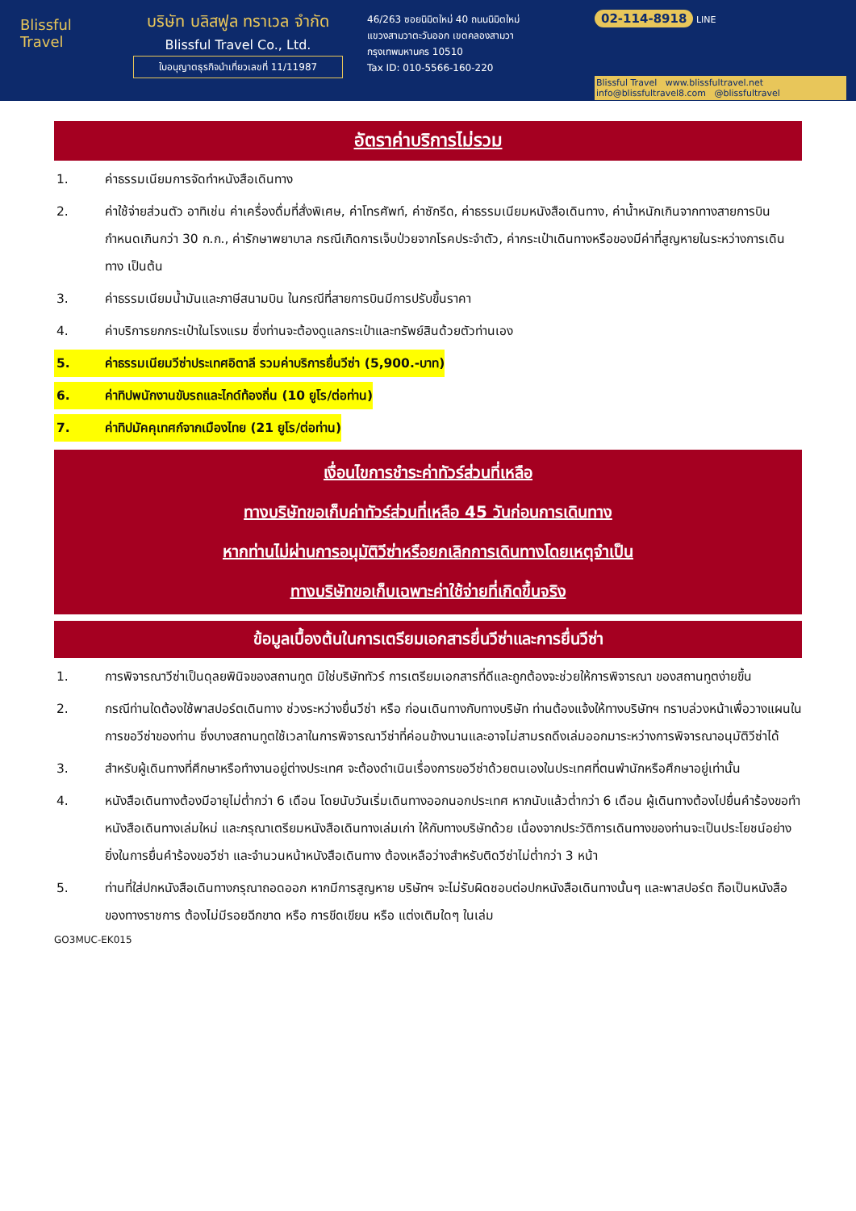Blissful
Travel
บริษัท บลิสฟูล ทราเวล จำกัด
Blissful Travel Co., Ltd.
ใบอนุญาตธุรกิจนำเที่ยวเลขที่ 11/11987
46/263 ซอยนิมิตใหม่ 40 ถนนนิมิตใหม่
แขวงสามวาตะวันออก เขตคลองสามวา
กรุงเทพมหานคร 10510
Tax ID: 010-5566-160-220
02-114-8918 LINE
Blissful Travel www.blissfultravel.net info@blissfultravel8.com @blissfultravel
อัตราค่าบริการไม่รวม
1. ค่าธรรมเนียมการจัดทำหนังสือเดินทาง
2. ค่าใช้จ่ายส่วนตัว อาทิเช่น ค่าเครื่องดื่มที่สั่งพิเศษ, ค่าโทรศัพท์, ค่าซักรีด, ค่าธรรมเนียมหนังสือเดินทาง, ค่าน้ำหนักเกินจากทางสายการบินกำหนดเกินกว่า 30 ก.ก., ค่ารักษาพยาบาล กรณีเกิดการเจ็บป่วยจากโรคประจำตัว, ค่ากระเป๋าเดินทางหรือของมีค่าที่สูญหายในระหว่างการเดินทาง เป็นต้น
3. ค่าธรรมเนียมน้ำมันและภาษีสนามบิน ในกรณีที่สายการบินมีการปรับขึ้นราคา
4. ค่าบริการยกกระเป๋าในโรงแรม ซึ่งท่านจะต้องดูแลกระเป๋าและทรัพย์สินด้วยตัวท่านเอง
5. ค่าธรรมเนียมวีซ่าประเทศอิตาลี รวมค่าบริการยื่นวีซ่า (5,900.-บาท)
6. ค่าทิปพนักงานขับรถและไกด์ท้องถิ่น (10 ยูโร/ต่อท่าน)
7. ค่าทิปมัคคุเทศก์จากเมืองไทย (21 ยูโร/ต่อท่าน)
เงื่อนไขการชำระค่าทัวร์ส่วนที่เหลือ
ทางบริษัทขอเก็บค่าทัวร์ส่วนที่เหลือ 45 วันก่อนการเดินทาง
หากท่านไม่ผ่านการอนุมัติวีซ่าหรือยกเลิกการเดินทางโดยเหตุจำเป็น
ทางบริษัทขอเก็บเฉพาะค่าใช้จ่ายที่เกิดขึ้นจริง
ข้อมูลเบื้องต้นในการเตรียมเอกสารยื่นวีซ่าและการยื่นวีซ่า
1. การพิจารณาวีซ่าเป็นดุลยพินิจของสถานทูต มิใช่บริษัททัวร์ การเตรียมเอกสารที่ดีและถูกต้องจะช่วยให้การพิจารณา ของสถานทูตง่ายขึ้น
2. กรณีท่านใดต้องใช้พาสปอร์ตเดินทาง ช่วงระหว่างยื่นวีซ่า หรือ ก่อนเดินทางกับทางบริษัท ท่านต้องแจ้งให้ทางบริษัทฯ ทราบล่วงหน้าเพื่อวางแผนในการขอวีซ่าของท่าน ซึ่งบางสถานทูตใช้เวลาในการพิจารณาวีซ่าที่ค่อนข้างนานและอาจไม่สามรถดึงเล่มออกมาระหว่างการพิจารณาอนุมัติวีซ่าได้
3. สำหรับผู้เดินทางที่ศึกษาหรือทำงานอยู่ต่างประเทศ จะต้องดำเนินเรื่องการขอวีซ่าด้วยตนเองในประเทศที่ตนพำนักหรือศึกษาอยู่เท่านั้น
4. หนังสือเดินทางต้องมีอายุไม่ต่ำกว่า 6 เดือน โดยนับวันเริ่มเดินทางออกนอกประเทศ หากนับแล้วต่ำกว่า 6 เดือน ผู้เดินทางต้องไปยื่นคำร้องขอทำหนังสือเดินทางเล่มใหม่ และกรุณาเตรียมหนังสือเดินทางเล่มเก่า ให้กับทางบริษัทด้วย เนื่องจากประวัติการเดินทางของท่านจะเป็นประโยชน์อย่างยิ่งในการยื่นคำร้องขอวีซ่า และจำนวนหน้าหนังสือเดินทาง ต้องเหลือว่างสำหรับติดวีซ่าไม่ต่ำกว่า 3 หน้า
5. ท่านที่ใส่ปกหนังสือเดินทางกรุณาถอดออก หากมีการสูญหาย บริษัทฯ จะไม่รับผิดชอบต่อปกหนังสือเดินทางนั้นๆ และพาสปอร์ต ถือเป็นหนังสือของทางราชการ ต้องไม่มีรอยฉีกขาด หรือ การขีดเขียน หรือ แต่งเติมใดๆ ในเล่ม
GO3MUC-EK015